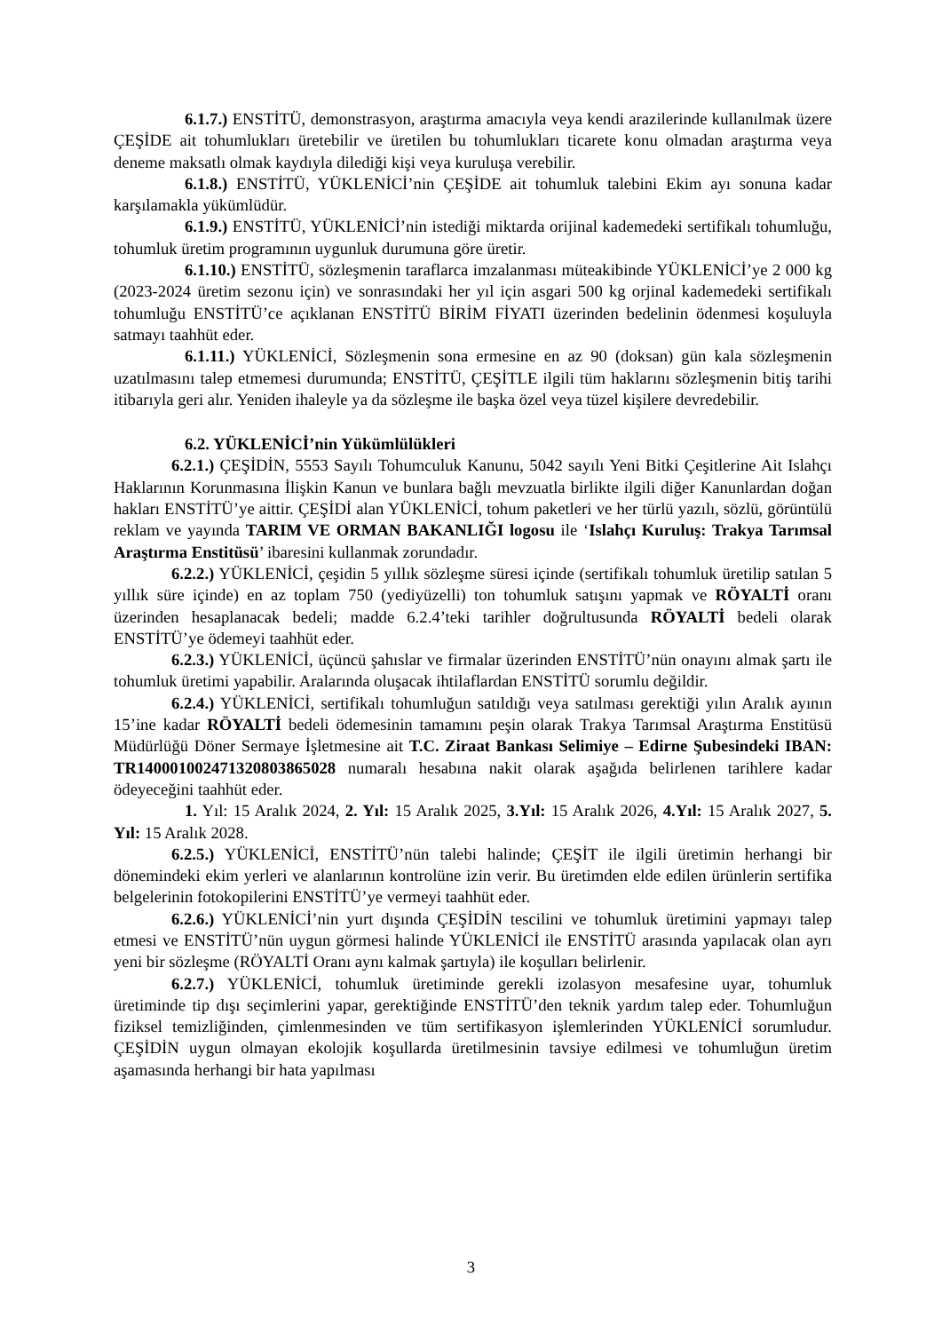6.1.7.) ENSTİTÜ, demonstrasyon, araştırma amacıyla veya kendi arazilerinde kullanılmak üzere ÇEŞİDE ait tohumlukları üretebilir ve üretilen bu tohumlukları ticarete konu olmadan araştırma veya deneme maksatlı olmak kaydıyla dilediği kişi veya kuruluşa verebilir.
6.1.8.) ENSTİTÜ, YÜKLENİCİ’nin ÇEŞİDE ait tohumluk talebini Ekim ayı sonuna kadar karşılamakla yükümlüdür.
6.1.9.) ENSTİTÜ, YÜKLENİCİ’nin istediği miktarda orijinal kademedeki sertifikalı tohumluğu, tohumluk üretim programının uygunluk durumuna göre üretir.
6.1.10.) ENSTİTÜ, sözleşmenin taraflarca imzalanması müteakibinde YÜKLENİCİ’ye 2 000 kg (2023-2024 üretim sezonu için) ve sonrasındaki her yıl için asgari 500 kg orjinal kademedeki sertifikalı tohumluğu ENSTİTÜ’ce açıklanan ENSTİTÜ BİRİM FİYATI üzerinden bedelinin ödenmesi koşuluyla satmayı taahhüt eder.
6.1.11.) YÜKLENİCİ, Sözleşmenin sona ermesine en az 90 (doksan) gün kala sözleşmenin uzatılmasını talep etmemesi durumunda; ENSTİTÜ, ÇEŞİTLE ilgili tüm haklarını sözleşmenin bitiş tarihi itibarıyla geri alır. Yeniden ihaleyle ya da sözleşme ile başka özel veya tüzel kişilere devredebilir.
6.2. YÜKLENİCİ’nin Yükümlülükleri
6.2.1.) ÇEŞİDİN, 5553 Sayılı Tohumculuk Kanunu, 5042 sayılı Yeni Bitki Çeşitlerine Ait Islahçı Haklarının Korunmasına İlişkin Kanun ve bunlara bağlı mevzuatla birlikte ilgili diğer Kanunlardan doğan hakları ENSTİTÜ’ye aittir. ÇEŞİDİ alan YÜKLENİCİ, tohum paketleri ve her türlü yazılı, sözlü, görüntülü reklam ve yayında TARIM VE ORMAN BAKANLIĞI logosu ile ‘Islahçı Kuruluş: Trakya Tarımsal Araştırma Enstitüsü’ ibaresini kullanmak zorundadır.
6.2.2.) YÜKLENİCİ, çeşidin 5 yıllık sözleşme süresi içinde (sertifikalı tohumluk üretilip satılan 5 yıllık süre içinde) en az toplam 750 (yediyüzelli) ton tohumluk satışını yapmak ve RÖYALTİ oranı üzerinden hesaplanacak bedeli; madde 6.2.4’teki tarihler doğrultusunda RÖYALTİ bedeli olarak ENSTİTÜ’ye ödemeyi taahhüt eder.
6.2.3.) YÜKLENİCİ, üçüncü şahıslar ve firmalar üzerinden ENSTİTÜ’nün onayını almak şartı ile tohumluk üretimi yapabilir. Aralarında oluşacak ihtilaflardan ENSTİTÜ sorumlu değildir.
6.2.4.) YÜKLENİCİ, sertifikalı tohumluğun satıldığı veya satılması gerektiği yılın Aralık ayının 15’ine kadar RÖYALTİ bedeli ödemesinin tamamını peşin olarak Trakya Tarımsal Araştırma Enstitüsü Müdürlüğü Döner Sermaye İşletmesine ait T.C. Ziraat Bankası Selimiye – Edirne Şubesindeki IBAN: TR140001002471320803865028 numaralı hesabına nakit olarak aşağıda belirlenen tarihlere kadar ödeyeceğini taahhüt eder.
1. Yıl: 15 Aralık 2024, 2. Yıl: 15 Aralık 2025, 3.Yıl: 15 Aralık 2026, 4.Yıl: 15 Aralık 2027, 5. Yıl: 15 Aralık 2028.
6.2.5.) YÜKLENİCİ, ENSTİTÜ’nün talebi halinde; ÇEŞİT ile ilgili üretimin herhangi bir dönemindeki ekim yerleri ve alanlarının kontrolüne izin verir. Bu üretimden elde edilen ürünlerin sertifika belgelerinin fotokopilerini ENSTİTÜ’ye vermeyi taahhüt eder.
6.2.6.) YÜKLENİCİ’nin yurt dışında ÇEŞİDİN tescilini ve tohumluk üretimini yapmayı talep etmesi ve ENSTİTÜ’nün uygun görmesi halinde YÜKLENİCİ ile ENSTİTÜ arasında yapılacak olan ayrı yeni bir sözleşme (RÖYALTİ Oranı aynı kalmak şartıyla) ile koşulları belirlenir.
6.2.7.) YÜKLENİCİ, tohumluk üretiminde gerekli izolasyon mesafesine uyar, tohumluk üretiminde tip dışı seçimlerini yapar, gerektiğinde ENSTİTÜ’den teknik yardım talep eder. Tohumluğun fiziksel temizliğinden, çimlenmesinden ve tüm sertifikasyon işlemlerinden YÜKLENİCİ sorumludur. ÇEŞİDİN uygun olmayan ekolojik koşullarda üretilmesinin tavsiye edilmesi ve tohumluğun üretim aşamasında herhangi bir hata yapılması
3